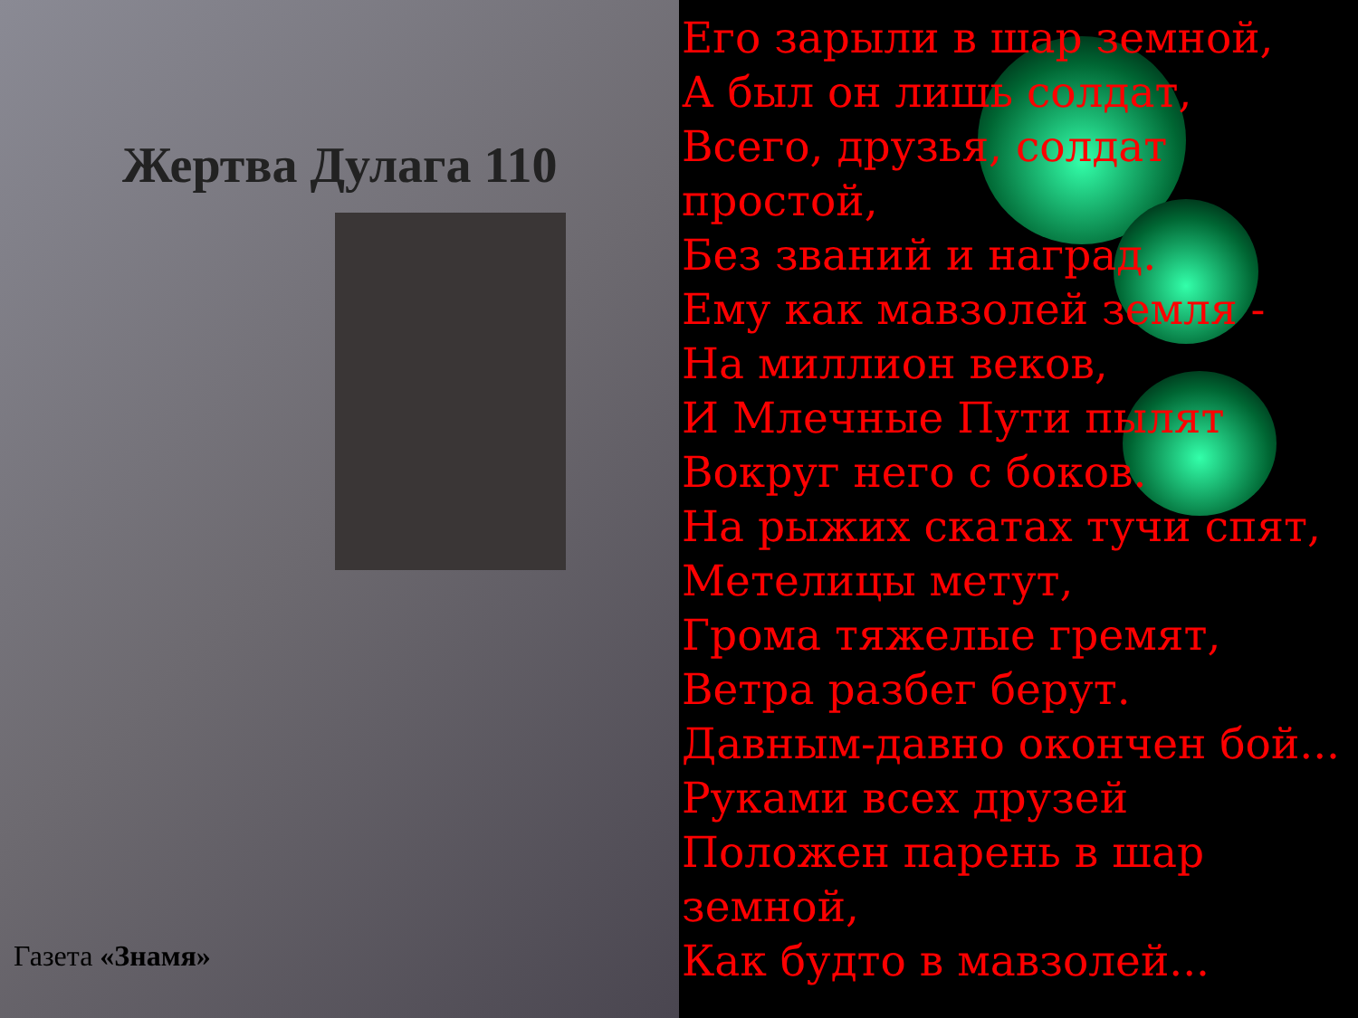Жертва Дулага 110
Газета «Знамя»
Его зарыли в шар земной,
А был он лишь солдат,
Всего, друзья, солдат простой,
Без званий и наград.
Ему как мавзолей земля -
На миллион веков,
И Млечные Пути пылят
Вокруг него с боков.
На рыжих скатах тучи спят,
Метелицы метут,
Грома тяжелые гремят,
Ветра разбег берут.
Давным-давно окончен бой...
Руками всех друзей
Положен парень в шар земной,
Как будто в мавзолей...